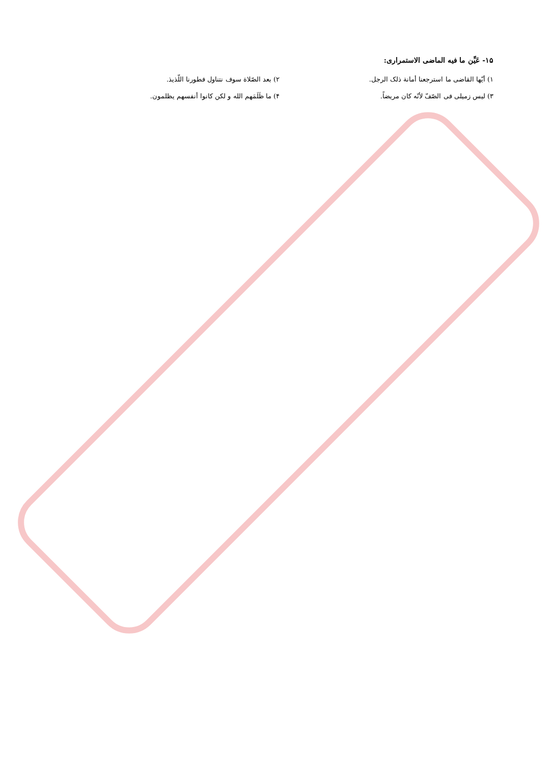۱۵- عَيِّن ما فيه الماضى الاستمراری:
۱) أيّها القاضی ما استرجعنا أمانة ذلک الرجل. ۲) بعد الصّلاة سوف نتناول فطورنا اللّذيذ.
۳) ليس زميلی فی الصّفّ لأنّه کان مريضاً. ۴) ما ظَلَمَهم الله و لکن کانوا أنفسهم يظلمون.